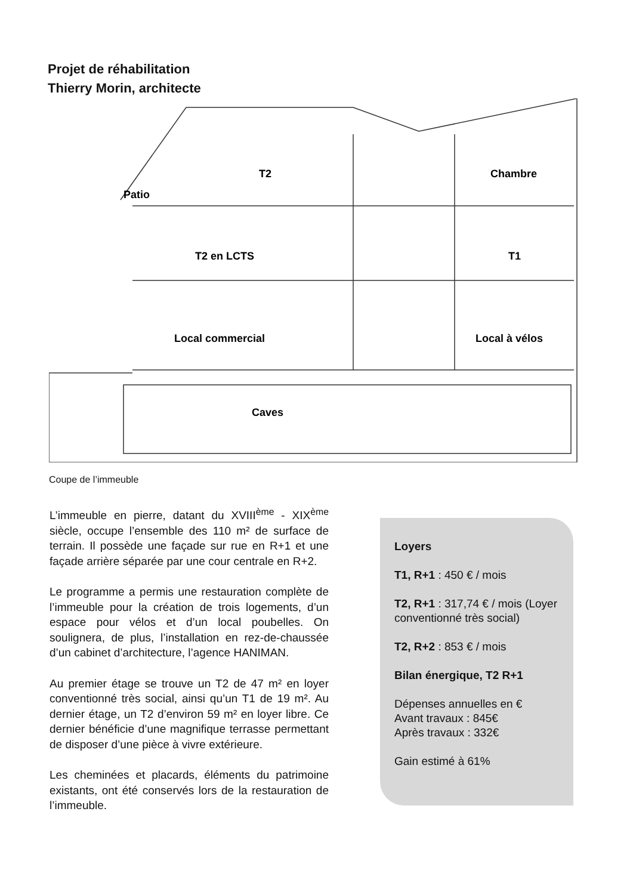Projet de réhabilitation
Thierry Morin, architecte
T2
Chambre
Patio
T2 en LCTS
T1
Local commercial
Local à vélos
Caves
Coupe de l’immeuble
L’immeuble en pierre, datant du XVIII<sup>ème</sup> - XIX<sup>ème</sup> siècle, occupe l’ensemble des 110 m² de surface de terrain. Il possède une façade sur rue en R+1 et une façade arrière séparée par une cour centrale en R+2.
Le programme a permis une restauration complète de l’immeuble pour la création de trois logements, d’un espace pour vélos et d’un local poubelles. On soulignera, de plus, l’installation en rez-de-chaussée d’un cabinet d’architecture, l’agence HANIMAN.
Au premier étage se trouve un T2 de 47 m² en loyer conventionné très social, ainsi qu’un T1 de 19 m². Au dernier étage, un T2 d’environ 59 m² en loyer libre. Ce dernier bénéficie d’une magnifique terrasse permettant de disposer d’une pièce à vivre extérieure.
Les cheminées et placards, éléments du patrimoine existants, ont été conservés lors de la restauration de l’immeuble.
Loyers
T1, R+1 : 450 € / mois
T2, R+1 : 317,74 € / mois (Loyer conventionné très social)
T2, R+2 : 853 € / mois
Bilan énergique, T2 R+1
Dépenses annuelles en €
Avant travaux : 845€
Après travaux : 332€
Gain estimé à 61%